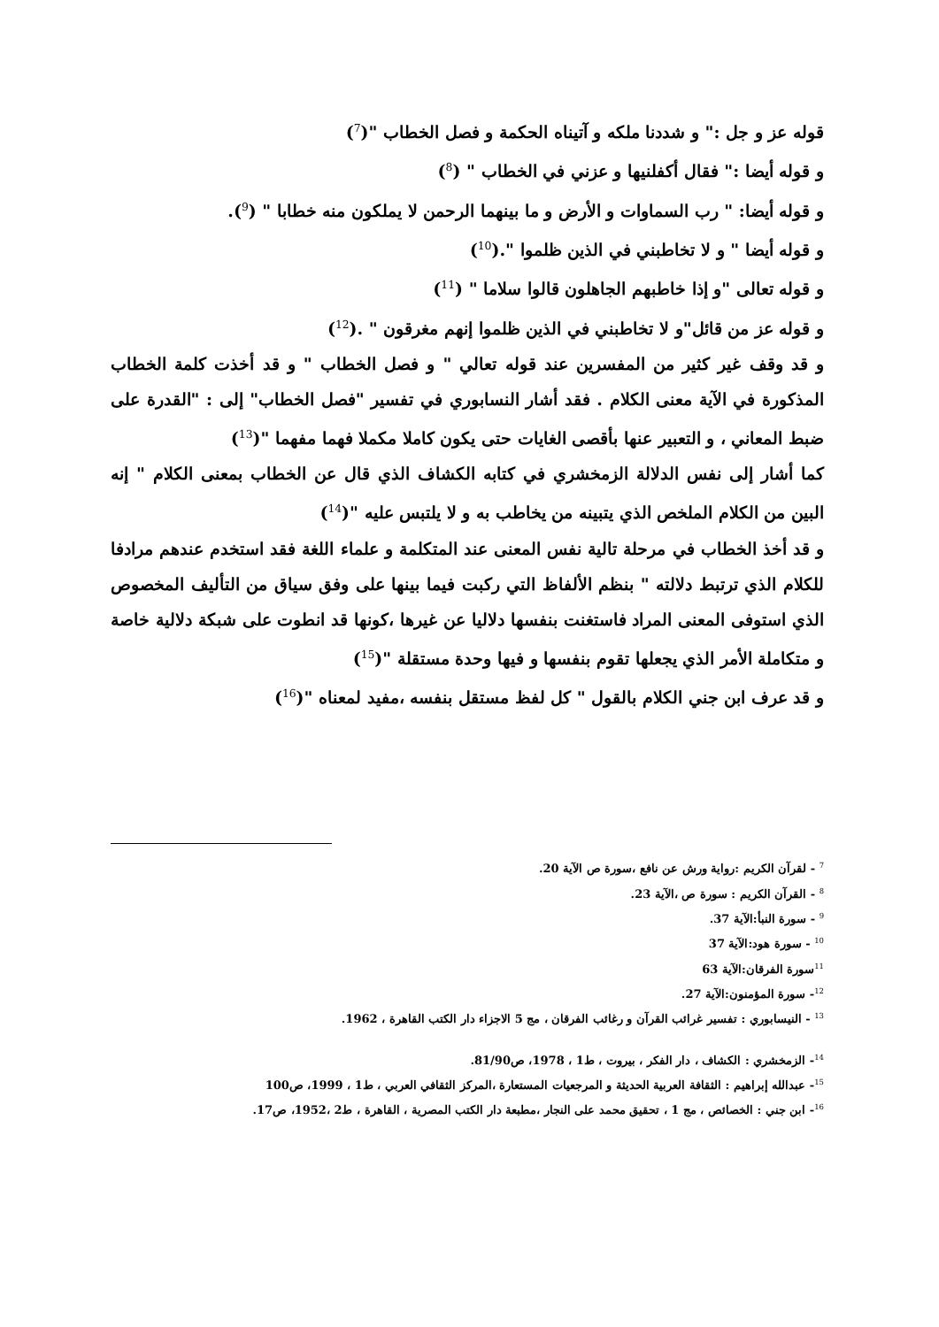قوله عز و جل :" و شددنا ملكه و آتيناه الحكمة و فصل الخطاب "(<sup>7</sup>)
و قوله أيضا :" فقال أكفلنيها و عزني في الخطاب " (<sup>8</sup>)
و قوله أيضا: " رب السماوات و الأرض و ما بينهما الرحمن لا يملكون منه خطابا " (<sup>9</sup>).
و قوله أيضا " و لا تخاطبني في الذين ظلموا ".(<sup>10</sup>)
و قوله تعالى "و إذا خاطبهم الجاهلون قالوا سلاما " (<sup>11</sup>)
و قوله عز من قائل"و لا تخاطبني في الذين ظلموا إنهم مغرقون " .(<sup>12</sup>)
و قد وقف غير كثير من المفسرين عند قوله تعالي " و فصل الخطاب " و قد أخذت كلمة الخطاب المذكورة في الآية معنى الكلام . فقد أشار النسابوري في تفسير "فصل الخطاب" إلى : "القدرة على ضبط المعاني ، و التعبير عنها بأقصى الغايات حتى يكون كاملا مكملا فهما مفهما "(<sup>13</sup>)
كما أشار إلى نفس الدلالة الزمخشري في كتابه الكشاف الذي قال عن الخطاب بمعنى الكلام " إنه البين من الكلام الملخص الذي يتبينه من يخاطب به و لا يلتبس عليه "(<sup>14</sup>)
و قد أخذ الخطاب في مرحلة تالية نفس المعنى عند المتكلمة و علماء اللغة فقد استخدم عندهم مرادفا للكلام الذي ترتبط دلالته " بنظم الألفاظ التي ركبت فيما بينها على وفق سياق من التأليف المخصوص الذي استوفى المعنى المراد فاستغنت بنفسها دلاليا عن غيرها ،كونها قد انطوت على شبكة دلالية خاصة و متكاملة الأمر الذي يجعلها تقوم بنفسها و فيها وحدة مستقلة "(<sup>15</sup>)
و قد عرف ابن جني الكلام بالقول " كل لفظ مستقل بنفسه ،مفيد لمعناه "(<sup>16</sup>)
<sup>7</sup> - لقرآن الكريم :رواية ورش عن نافع ،سورة ص الآية 20.
<sup>8</sup> - القرآن الكريم : سورة ص ،الآية 23.
<sup>9</sup> - سورة النبأ:الآية 37.
<sup>10</sup> - سورة هود:الآية 37
<sup>11</sup> سورة الفرقان:الآية 63
<sup>12</sup>- سورة المؤمنون:الآية 27.
<sup>13</sup> - النيسابوري : تفسير غرائب القرآن و رغائب الفرقان ، مج 5 الاجزاء دار الكتب القاهرة ، 1962.
<sup>14</sup>- الزمخشري : الكشاف ، دار الفكر ، بيروت ، ط1 ، 1978، ص81/90.
<sup>15</sup>- عبدالله إبراهيم : الثقافة العربية الحديثة و المرجعيات المستعارة ،المركز الثقافي العربي ، ط1 ، 1999، ص100
<sup>16</sup>- ابن جني : الخصائص ، مج 1 ، تحقيق محمد على النجار ،مطبعة دار الكتب المصرية ، القاهرة ، ط2 ،1952، ص17.